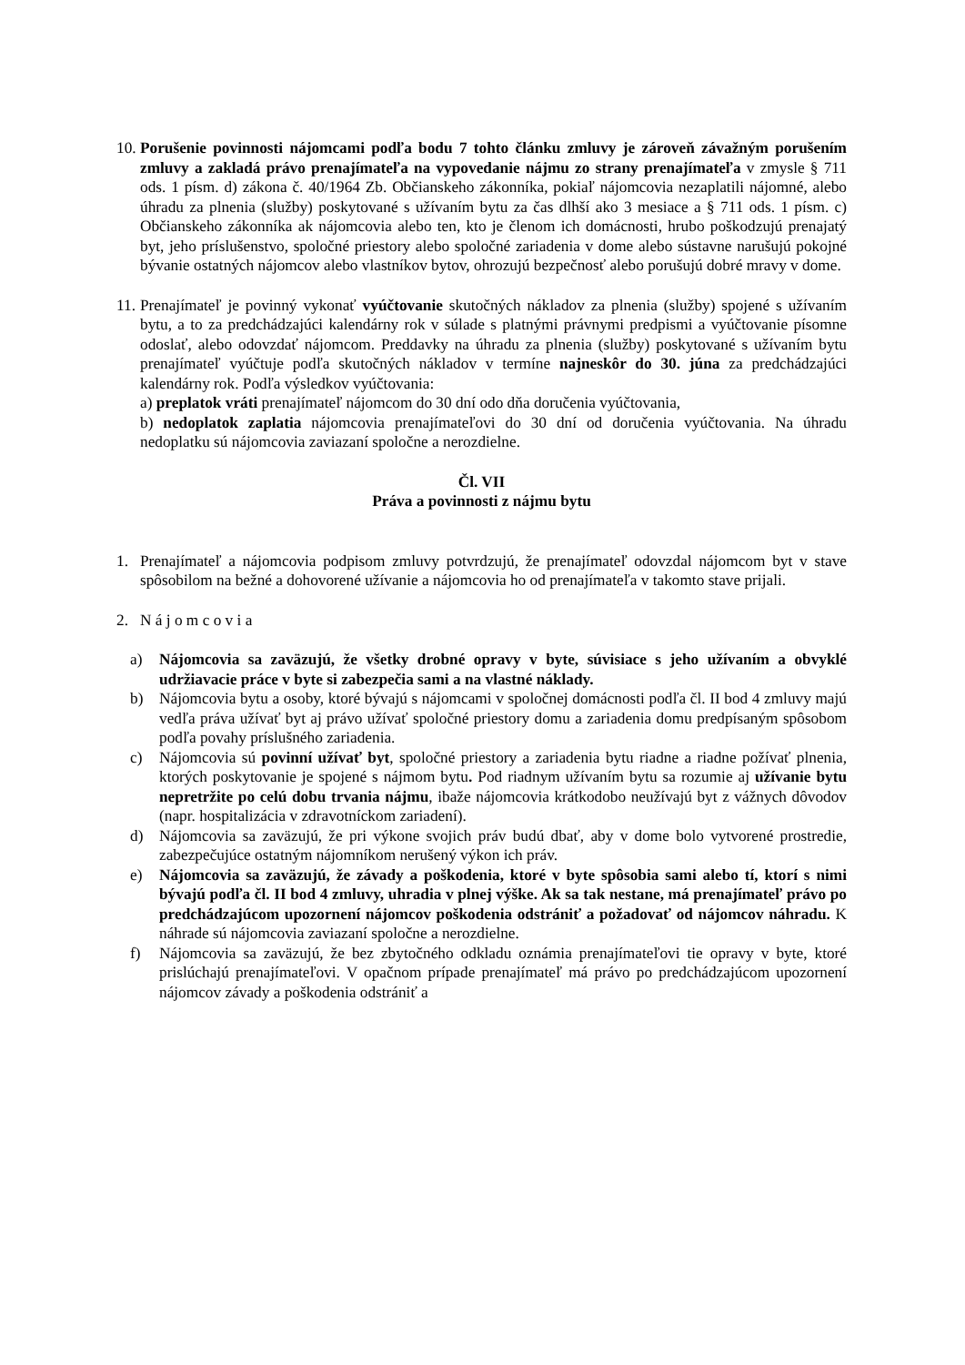10.
Porušenie povinnosti nájomcami podľa bodu 7 tohto článku zmluvy je zároveň závažným porušením zmluvy a zakladá právo prenajímateľa na vypovedanie nájmu zo strany prenajímateľa v zmysle § 711 ods. 1 písm. d) zákona č. 40/1964 Zb. Občianskeho zákonníka, pokiaľ nájomcovia nezaplatili nájomné, alebo úhradu za plnenia (služby) poskytované s užívaním bytu za čas dlhší ako 3 mesiace a § 711 ods. 1 písm. c) Občianskeho zákonníka ak nájomcovia alebo ten, kto je členom ich domácnosti, hrubo poškodzujú prenajatý byt, jeho príslušenstvo, spoločné priestory alebo spoločné zariadenia v dome alebo sústavne narušujú pokojné bývanie ostatných nájomcov alebo vlastníkov bytov, ohrozujú bezpečnosť alebo porušujú dobré mravy v dome.
11.
Prenajímateľ je povinný vykonať vyúčtovanie skutočných nákladov za plnenia (služby) spojené s užívaním bytu, a to za predchádzajúci kalendárny rok v súlade s platnými právnymi predpismi a vyúčtovanie písomne odoslať, alebo odovzdať nájomcom. Preddavky na úhradu za plnenia (služby) poskytované s užívaním bytu prenajímateľ vyúčtuje podľa skutočných nákladov v termíne najneskôr do 30. júna za predchádzajúci kalendárny rok. Podľa výsledkov vyúčtovania:
a) preplatok vráti prenajímateľ nájomcom do 30 dní odo dňa doručenia vyúčtovania,
b) nedoplatok zaplatia nájomcovia prenajímateľovi do 30 dní od doručenia vyúčtovania. Na úhradu nedoplatku sú nájomcovia zaviazaní spoločne a nerozdielne.
Čl. VII
Práva a povinnosti z nájmu bytu
1. Prenajímateľ a nájomcovia podpisom zmluvy potvrdzujú, že prenajímateľ odovzdal nájomcom byt v stave spôsobilom na bežné a dohovorené užívanie a nájomcovia ho od prenajímateľa v takomto stave prijali.
2. N á j o m c o v i a
a) Nájomcovia sa zaväzujú, že všetky drobné opravy v byte, súvisiace s jeho užívaním a obvyklé udržiavacie práce v byte si zabezpečia sami a na vlastné náklady.
b) Nájomcovia bytu a osoby, ktoré bývajú s nájomcami v spoločnej domácnosti podľa čl. II bod 4 zmluvy majú vedľa práva užívať byt aj právo užívať spoločné priestory domu a zariadenia domu predpísaným spôsobom podľa povahy príslušného zariadenia.
c) Nájomcovia sú povinní užívať byt, spoločné priestory a zariadenia bytu riadne a riadne požívať plnenia, ktorých poskytovanie je spojené s nájmom bytu. Pod riadnym užívaním bytu sa rozumie aj užívanie bytu nepretržite po celú dobu trvania nájmu, ibaže nájomcovia krátkodobo neužívajú byt z vážnych dôvodov (napr. hospitalizácia v zdravotníckom zariadení).
d) Nájomcovia sa zaväzujú, že pri výkone svojich práv budú dbať, aby v dome bolo vytvorené prostredie, zabezpečujúce ostatným nájomníkom nerušený výkon ich práv.
e) Nájomcovia sa zaväzujú, že závady a poškodenia, ktoré v byte spôsobia sami alebo tí, ktorí s nimi bývajú podľa čl. II bod 4 zmluvy, uhradia v plnej výške. Ak sa tak nestane, má prenajímateľ právo po predchádzajúcom upozornení nájomcov poškodenia odstrániť a požadovať od nájomcov náhradu. K náhrade sú nájomcovia zaviazaní spoločne a nerozdielne.
f) Nájomcovia sa zaväzujú, že bez zbytočného odkladu oznámia prenajímateľovi tie opravy v byte, ktoré prislúchajú prenajímateľovi. V opačnom prípade prenajímateľ má právo po predchádzajúcom upozornení nájomcov závady a poškodenia odstrániť a